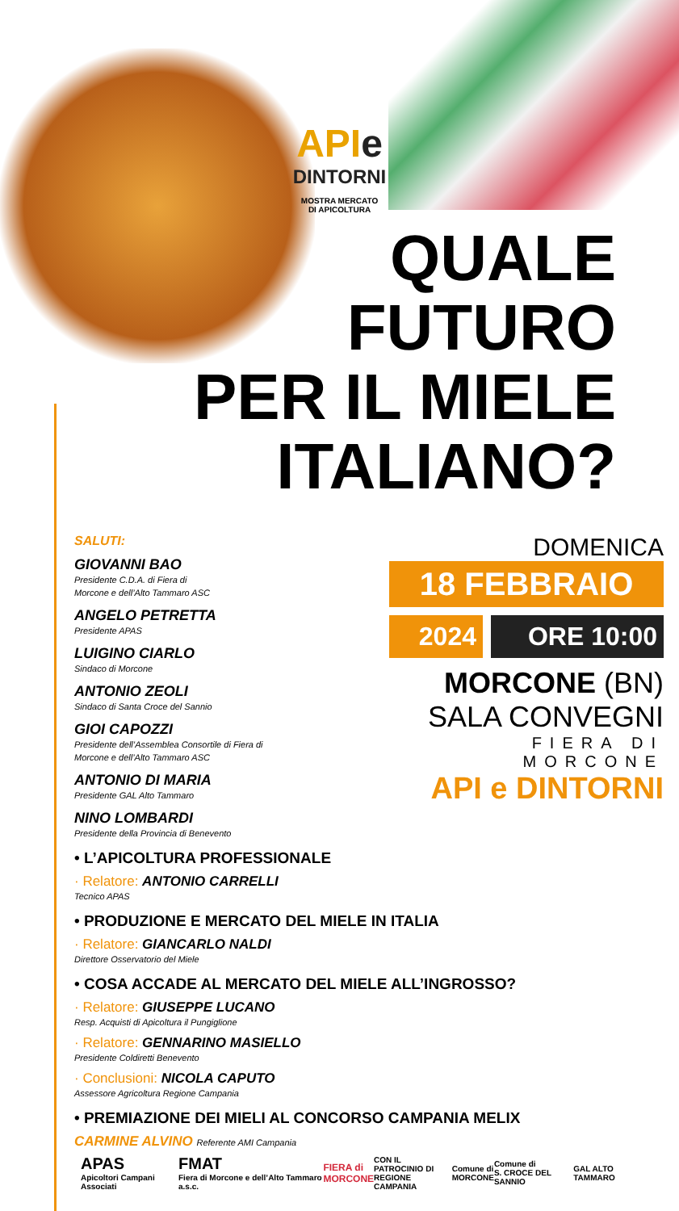APIe
DINTORNI
MOSTRA MERCATO
DI APICOLTURA
QUALE
FUTURO
PER IL MIELE
ITALIANO?
SALUTI:
GIOVANNI BAO
Presidente C.D.A. di Fiera di
Morcone e dell’Alto Tammaro ASC
ANGELO PETRETTA
Presidente APAS
LUIGINO CIARLO
Sindaco di Morcone
ANTONIO ZEOLI
Sindaco di Santa Croce del Sannio
GIOI CAPOZZI
Presidente dell’Assemblea Consortile di Fiera di
Morcone e dell’Alto Tammaro ASC
ANTONIO DI MARIA
Presidente GAL Alto Tammaro
NINO LOMBARDI
Presidente della Provincia di Benevento
DOMENICA
18 FEBBRAIO
2024 ORE 10:00
MORCONE (BN)
SALA CONVEGNI
FIERA DI MORCONE
API e DINTORNI
• L’APICOLTURA PROFESSIONALE
· Relatore: ANTONIO CARRELLI
Tecnico APAS
• PRODUZIONE E MERCATO DEL MIELE IN ITALIA
· Relatore: GIANCARLO NALDI
Direttore Osservatorio del Miele
• COSA ACCADE AL MERCATO DEL MIELE ALL’INGROSSO?
· Relatore: GIUSEPPE LUCANO
Resp. Acquisti di Apicoltura il Pungiglione
· Relatore: GENNARINO MASIELLO
Presidente Coldiretti Benevento
· Conclusioni: NICOLA CAPUTO
Assessore Agricoltura Regione Campania
• PREMIAZIONE DEI MIELI AL CONCORSO CAMPANIA MELIX
CARMINE ALVINO Referente AMI Campania
APAS
Apicoltori Campani Associati
FMAT
Fiera di Morcone e dell’Alto Tammaro a.s.c.
FIERA di
MORCONE
CON IL PATROCINIO DI
REGIONE CAMPANIA
Comune di
MORCONE
Comune di
S. CROCE DEL SANNIO
GAL ALTO TAMMARO